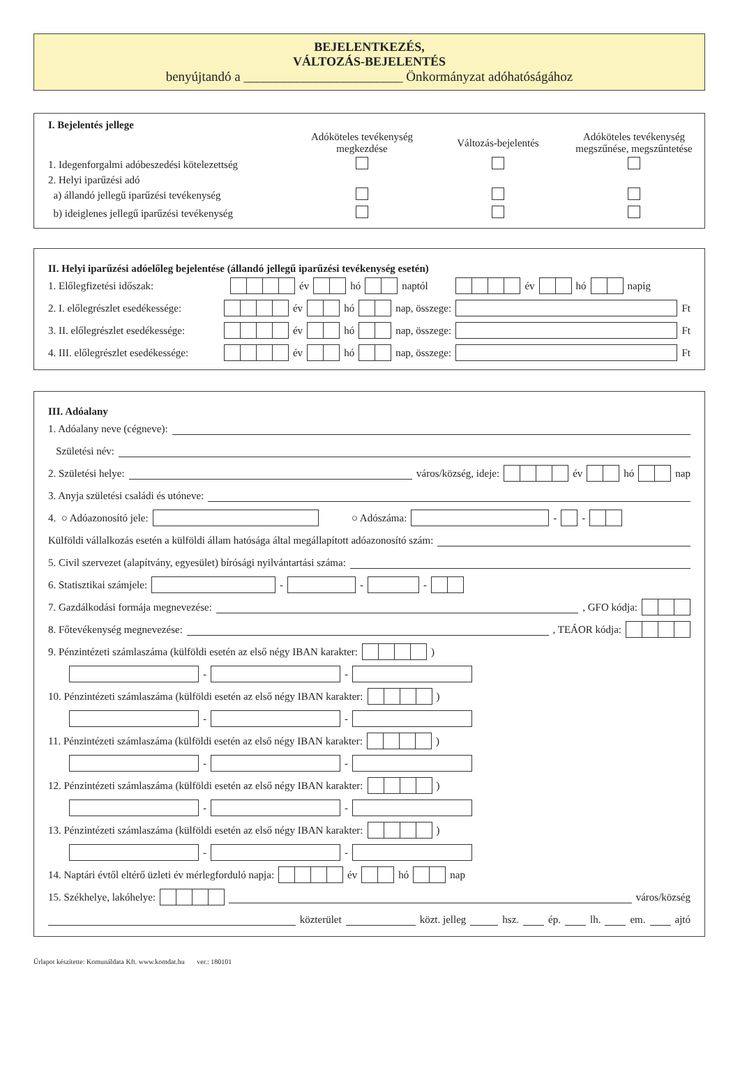BEJELENTKEZÉS,
VÁLTOZÁS-BEJELENTÉS
benyújtandó a ________________________ Önkormányzat adóhatóságához
I. Bejelentés jellege
Adóköteles tevékenység megkezdése
Változás-bejelentés
Adóköteles tevékenység megszűnése, megszűntetése
1. Idegenforgalmi adóbeszedési kötelezettség
2. Helyi iparűzési adó
a) állandó jellegű iparűzési tevékenység
b) ideiglenes jellegű iparűzési tevékenység
II. Helyi iparűzési adóelőleg bejelentése (állandó jellegű iparűzési tevékenység esetén)
1. Előlegfizetési időszak: év hó naptól év hó napig
2. I. előlegrészlet esedékessége: év hó nap, összege: Ft
3. II. előlegrészlet esedékessége: év hó nap, összege: Ft
4. III. előlegrészlet esedékessége: év hó nap, összege: Ft
III. Adóalany
1. Adóalany neve (cégneve):
Születési név:
2. Születési helye: város/község, ideje: év hó nap
3. Anyja születési családi és utóneve:
4. ○ Adóazonosító jele: ○ Adószáma: - -
Külföldi vállalkozás esetén a külföldi állam hatósága által megállapított adóazonosító szám:
5. Civil szervezet (alapítvány, egyesület) bírósági nyilvántartási száma:
6. Statisztikai számjele: - - -
7. Gazdálkodási formája megnevezése: , GFO kódja:
8. Főtevékenység megnevezése: , TEÁOR kódja:
9. Pénzintézeti számlaszáma (külföldi esetén az első négy IBAN karakter: )
- -
10. Pénzintézeti számlaszáma (külföldi esetén az első négy IBAN karakter: )
- -
11. Pénzintézeti számlaszáma (külföldi esetén az első négy IBAN karakter: )
- -
12. Pénzintézeti számlaszáma (külföldi esetén az első négy IBAN karakter: )
- -
13. Pénzintézeti számlaszáma (külföldi esetén az első négy IBAN karakter: )
- -
14. Naptári évtől eltérő üzleti év mérlegforduló napja: év hó nap
15. Székhelye, lakóhelye: város/község
közterület közt. jelleg hsz. ép. lh. em. ajtó
Űrlapot készítette: Komunáldata Kft. www.komdat.hu ver.: 180101